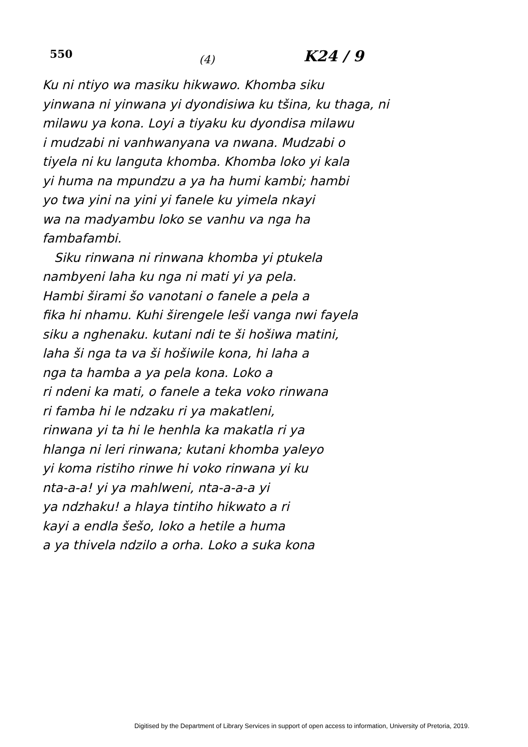550
(4)
K24 / 9
Ku ni ntiyo wa masiku hikwawo. Khomba siku
yinwana ni yinwana yi dyondisiwa ku tšina, ku thaga, ni
milawu ya kona. Loyi a tiyaku ku dyondisa milawu
i mudzabi ni vanhwanyana va nwana. Mudzabi o
tiyela ni ku languta khomba. Khomba loko yi kala
yi huma na mpundzu a ya ha humi kambi; hambi
yo twa yini na yini yi fanele ku yimela nkayi
wa na madyambu loko se vanhu va nga ha
fambafambi.
Siku rinwana ni rinwana khomba yi ptukela
nambyeni laha ku nga ni mati yi ya pela.
Hambi širami šo vanotani o fanele a pela a
fika hi nhamu. Kuhi širengele leši vanga nwi fayela
siku a nghenaku. kutani ndi te ši hošiwa matini,
laha ši nga ta va ši hošiwile kona, hi laha a
nga ta hamba a ya pela kona. Loko a
ri ndeni ka mati, o fanele a teka voko rinwana
ri famba hi le ndzaku ri ya makatleni,
rinwana yi ta hi le henhla ka makatla ri ya
hlanga ni leri rinwana; kutani khomba yaleyo
yi koma ristiho rinwe hi voko rinwana yi ku
nta-a-a! yi ya mahlweni, nta-a-a-a yi
ya ndzhaku! a hlaya tintiho hikwato a ri
kayi a endla šešo, loko a hetile a huma
a ya thivela ndzilo a orha. Loko a suka kona
Digitised by the Department of Library Services in support of open access to information, University of Pretoria, 2019.